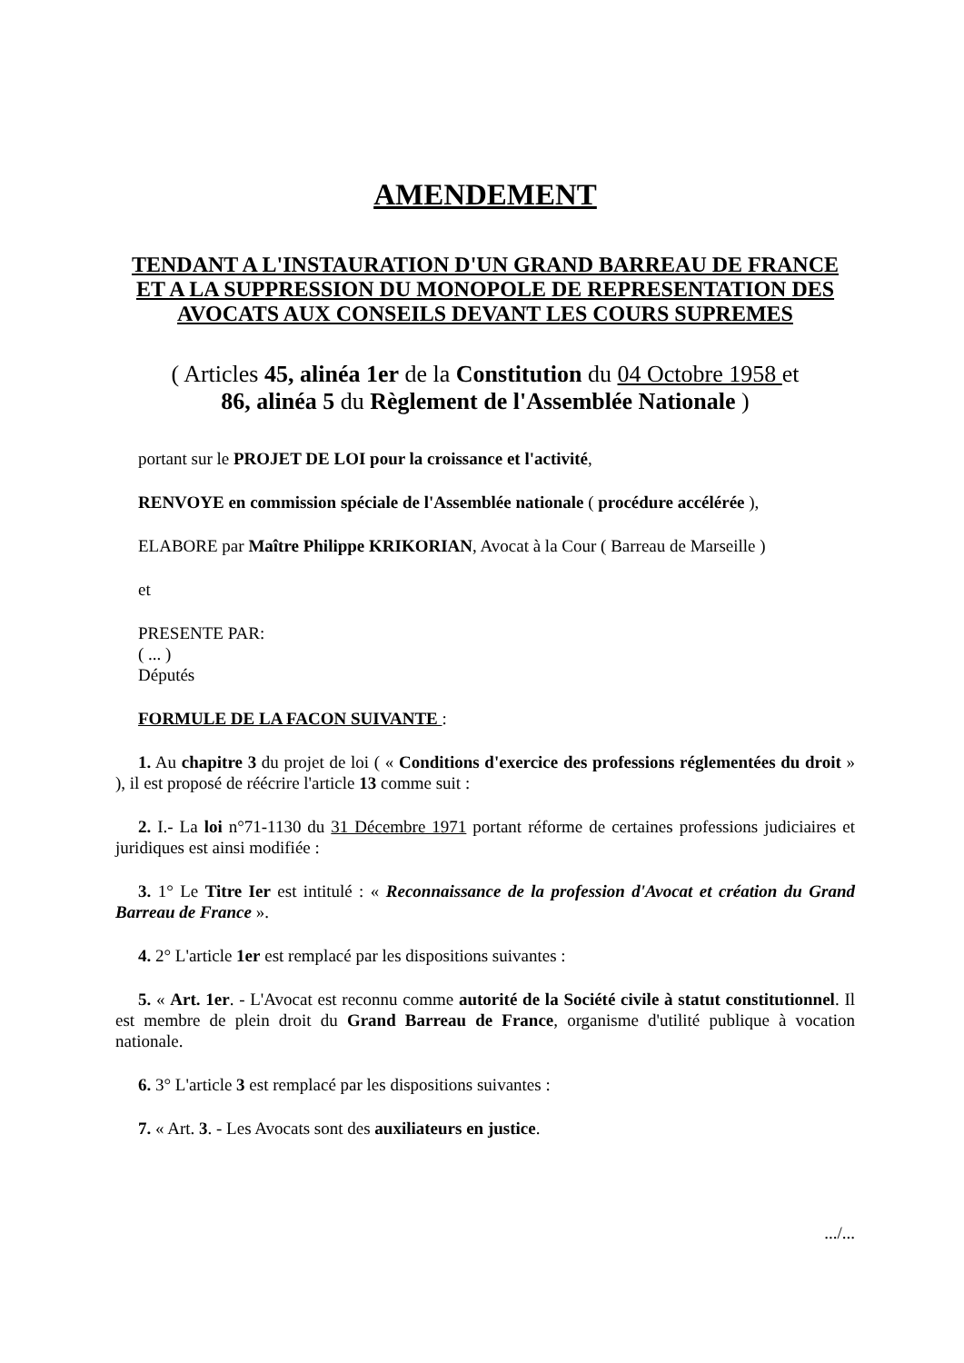AMENDEMENT
TENDANT A L'INSTAURATION D'UN GRAND BARREAU DE FRANCE ET A LA SUPPRESSION DU MONOPOLE DE REPRESENTATION DES AVOCATS AUX CONSEILS DEVANT LES COURS SUPREMES
( Articles 45, alinéa 1er de la Constitution du 04 Octobre 1958 et
86, alinéa 5 du Règlement de l'Assemblée Nationale )
portant sur le PROJET DE LOI pour la croissance et l'activité,
RENVOYE en commission spéciale de l'Assemblée nationale ( procédure accélérée ),
ELABORE par Maître Philippe KRIKORIAN, Avocat à la Cour ( Barreau de Marseille )
et
PRESENTE PAR:
( ... )
Députés
FORMULE DE LA FACON SUIVANTE :
1. Au chapitre 3 du projet de loi ( « Conditions d'exercice des professions réglementées du droit » ), il est proposé de réécrire l'article 13 comme suit :
2. I.- La loi n°71-1130 du 31 Décembre 1971 portant réforme de certaines professions judiciaires et juridiques est ainsi modifiée :
3. 1° Le Titre Ier est intitulé : « Reconnaissance de la profession d'Avocat et création du Grand Barreau de France ».
4. 2° L'article 1er est remplacé par les dispositions suivantes :
5. « Art. 1er. - L'Avocat est reconnu comme autorité de la Société civile à statut constitutionnel. Il est membre de plein droit du Grand Barreau de France, organisme d'utilité publique à vocation nationale.
6. 3° L'article 3 est remplacé par les dispositions suivantes :
7. « Art. 3. - Les Avocats sont des auxiliateurs en justice.
.../...